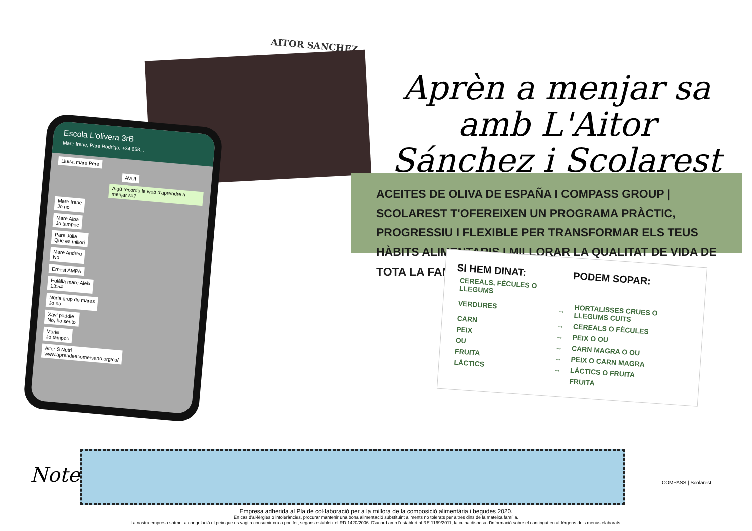AITOR SANCHEZ
Escola L'olivera 3rB
Mare Irene, Pare Rodrigo, +34 658...
Lluïsa mare Pere
AVUI
Algú recorda la web d'aprendre a menjar sa?
Mare Irene
Jo no
Mare Alba
Jo tampoc
Pare Júlia
Que es millori
Mare Andreu
No
Ernest AMPA
Eulàlia mare Aleix
13:54
Núria grup de mares
Jo no
Xavi paddle
No, ho sento
Maria
Jo tampoc
Aitor S Nutri
www.aprendeacomersano.org/ca/
Aprèn a menjar sa amb L'Aitor Sánchez i Scolarest
ACEITES DE OLIVA DE ESPAÑA I COMPASS GROUP | SCOLAREST T'OFEREIXEN UN PROGRAMA PRÀCTIC, PROGRESSIU I FLEXIBLE PER TRANSFORMAR ELS TEUS HÀBITS ALIMENTARIS I MILLORAR LA QUALITAT DE VIDA DE TOTA LA FAMÍLIA.
| SI HEM DINAT: | | PODEM SOPAR: |
| --- | --- | --- |
| CEREALS, FÈCULES O LLEGUMS | | |
| VERDURES | → | HORTALISSES CRUES O LLEGUMS CUITS |
| CARN | → | CEREALS O FÈCULES |
| PEIX | → | PEIX O OU |
| OU | → | CARN MAGRA O OU |
| FRUITA | → | PEIX O CARN MAGRA |
| LÀCTICS | → | LÀCTICS O FRUITA |
| | | FRUITA |
Notes: COMPASS | Scolarest
Empresa adherida al Pla de col·laboració per a la millora de la composició alimentària i begudes 2020.
En cas d'al·lèrgies o intoleràncies, procurar mantenir una bona alimentació substituint aliments no tolerats per altres dins de la mateixa família.
La nostra empresa sotmet a congelació el peix que es vagi a consumir cru o poc fet, segons estableix el RD 1420/2006. D'acord amb l'establert al RE 1169/2011, la cuina disposa d'informació sobre el contingut en al·lèrgens dels menús elaborats.